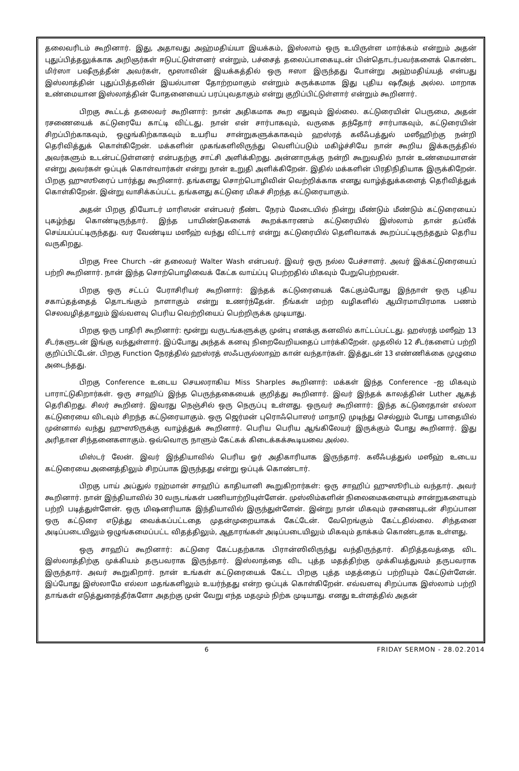தலைவரிடம் கூறினார். இது, அதாவது அஹ்மதிய்யா இயக்கம், இஸ்லாம் ஒரு உயிருள்ள மார்க்கம் என்றும் அதன் புதுப்பித்தலுக்காக அறிஞர்கள் ஈடுபட்டுள்ளனர் என்றும், பச்சைத் தலைப்பாகையுடன் பின்தொடர்பவர்களைக் கொண்ட மிர்ஸா பஷீருத்தீன் அவர்கள், மூஸாவின் இயக்கத்தில் ஒரு ஈஸா இருந்தது போன்று அஹ்மதிய்யத் என்பது இஸ்லாத்தின் புதுப்பித்தலின் இயல்பான தோற்றமாகும் என்றும் சுருக்கமாக இது புதிய ஷரீஅத் அல்ல. மாறாக உண்மையான இஸ்லாத்தின் போதனையைப் பரப்புவதாகும் என்று குறிப்பிட்டுள்ளார் என்றும் கூறினார்.
பிறகு கூட்டத் தலைவர் கூறினார்: நான் அதிகமாக கூற எதுவும் இல்லை. கட்டுரையின் பெருமை, அதன் ரசணையைக் கட்டுரையே காட்டி விட்டது. நான் என் சார்பாகவும், வருகை தந்தோர் சார்பாகவும், கட்டுரையின் சிறப்பிற்காகவும், ஒழுங்கிற்காகவும் உயரிய சான்றுகளுக்காகவும் ஹஸ்ரத் கலீஃபத்துல் மஸீஹிற்கு நன்றி தெரிவித்துக் கொள்கிறேன். மக்களின் முகங்களிலிருந்து வெளிப்படும் மகிழ்ச்சியே நான் கூறிய இக்கருத்தில் அவர்களும் உடன்பட்டுள்ளனர் என்பதற்கு சாட்சி அளிக்கிறது. அன்னாருக்கு நன்றி கூறுவதில் நான் உண்மையாளன் என்று அவர்கள் ஒப்புக் கொள்வார்கள் என்று நான் உறுதி அளிக்கிறேன். இதில் மக்களின் பிரதிநிதியாக இருக்கிறேன். பிறகு ஹுஸூரைப் பார்த்து கூறினார். தங்களது சொற்பொழிவின் வெற்றிக்காக எனது வாழ்த்துக்களைத் தெரிவித்துக் கொள்கிறேன். இன்று வாசிக்கப்பட்ட தங்களது கட்டுரை மிகச் சிறந்த கட்டுரையாகும்.
அதன் பிறகு தியோடர் மாரிஸன் என்பவர் நீண்ட நேரம் மேடையில் நின்று மீண்டும் மீண்டும் கட்டுரையைப் புகழ்ந்து கொண்டிருந்தார். இந்த பாயிண்டுகளைக் கூறக்காரணம் கட்டுரையில் இஸ்லாம் தான் தப்லீக் செய்யப்பட்டிருந்தது. வர வேண்டிய மஸீஹ் வந்து விட்டார் என்று கட்டுரையில் தெளிவாகக் கூறப்பட்டிருந்ததும் தெரிய வருகிறது.
பிறகு Free Church –ன் தலைவர் Walter Wash என்பவர். இவர் ஒரு நல்ல பேச்சாளர். அவர் இக்கட்டுரையைப் பற்றி கூறினார். நான் இந்த சொற்பொழிவைக் கேட்க வாய்ப்பு பெற்றதில் மிகவும் பேறுபெற்றவன்.
பிறகு ஒரு சட்டப் பேராசிரியர் கூறினார்: இந்தக் கட்டுரையைக் கேட்கும்போது இந்நாள் ஒரு புதிய சகாப்தத்தைத் தொடங்கும் நாளாகும் என்று உணர்ந்தேன். நீங்கள் மற்ற வழிகளில் ஆயிரமாயிரமாக பணம் செலவழித்தாலும் இவ்வளவு பெரிய வெற்றியைப் பெற்றிருக்க முடியாது.
பிறகு ஒரு பாதிரி கூறினார்: மூன்று வருடங்களுக்கு முன்பு எனக்கு கனவில் காட்டப்பட்டது. ஹஸ்ரத் மஸீஹ் 13 சீடர்களுடன் இங்கு வந்துள்ளார். இப்போது அந்தக் கனவு நிறைவேறியதைப் பார்க்கிறேன். முதலில் 12 சீடர்களைப் பற்றி குறிப்பிட்டேன். பிறகு Function நேரத்தில் ஹஸ்ரத் ஸஃபருல்லாஹ் கான் வந்தார்கள். இத்துடன் 13 எண்ணிக்கை முழுமை அடைந்தது.
பிறகு Conference உடைய செயலராகிய Miss Sharples கூறினார்: மக்கள் இந்த Conference –ஐ மிகவும் பாராட்டுகிறார்கள். ஒரு சாஹிப் இந்த பெருந்தகையைக் குறித்து கூறினார். இவர் இந்தக் காலத்தின் Luther ஆகத் தெரிகிறது. சிலர் கூறினர். இவரது நெஞ்சில் ஒரு நெருப்பு உள்ளது. ஒருவர் கூறினார்: இந்த கட்டுரைதான் எல்லா கட்டுரையை விடவும் சிறந்த கட்டுரையாகும். ஒரு ஜெர்மன் புரொஃபொஸர் மாநாடு முடிந்து செல்லும் போது பாதையில் முன்னால் வந்து ஹுஸூருக்கு வாழ்த்துக் கூறினார். பெரிய பெரிய ஆங்கிலேயர் இருக்கும் போது கூறினார். இது அரிதான சிந்தனைகளாகும். ஒவ்வொரு நாளும் கேட்கக் கிடைக்கக்கூடியவை அல்ல.
மிஸ்டர் லேன். இவர் இந்தியாவில் பெரிய ஓர் அதிகாரியாக இருந்தார். கலீஃபத்துல் மஸீஹ் உடைய கட்டுரையை அனைத்திலும் சிறப்பாக இருந்தது என்று ஒப்புக் கொண்டார்.
பிறகு பாய் அப்துல் ரஹ்மான் சாஹிப் காதியானி கூறுகிறார்கள்: ஒரு சாஹிப் ஹுஸூரிடம் வந்தார். அவர் கூறினார். நான் இந்தியாவில் 30 வருடங்கள் பணியாற்றியுள்ளேன். முஸ்லிம்களின் நிலைமைகளையும் சான்றுகளையும் பற்றி படித்துள்ளேன். ஒரு மிஷனரியாக இந்தியாவில் இருந்துள்ளேன். இன்று நான் மிகவும் ரசணையுடன் சிறப்பான ஒரு கட்டுரை எடுத்து வைக்கப்பட்டதை முதன்முறையாகக் கேட்டேன். வேறெங்கும் கேட்டதில்லை. சிந்தனை அடிப்படையிலும் ஒழுங்கமைப்பட்ட விதத்திலும், ஆதாரங்கள் அடிப்படையிலும் மிகவும் தாக்கம் கொண்டதாக உள்ளது.
ஒரு சாஹிப் கூறினார்: கட்டுரை கேட்பதற்காக பிரான்ஸிலிருந்து வந்திருந்தார். கிறித்தவத்தை விட இஸ்லாத்திற்கு முக்கியம் தருபவராக இருந்தார். இஸ்லாத்தை விட புத்த மதத்திற்கு முக்கியத்துவம் தருபவராக இருந்தார். அவர் கூறுகிறார். நான் உங்கள் கட்டுரையைக் கேட்ட பிறகு புத்த மதத்தைப் பற்றியும் கேட்டுள்ளேன். இப்போது இஸ்லாமே எல்லா மதங்களிலும் உயர்ந்தது என்ற ஒப்புக் கொள்கிறேன். எவ்வளவு சிறப்பாக இஸ்லாம் பற்றி தாங்கள் எடுத்துரைத்தீர்களோ அதற்கு முன் வேறு எந்த மதமும் நிற்க முடியாது. எனது உள்ளத்தில் அதன்
6 FRIDAY SERMON - 28.02.2014